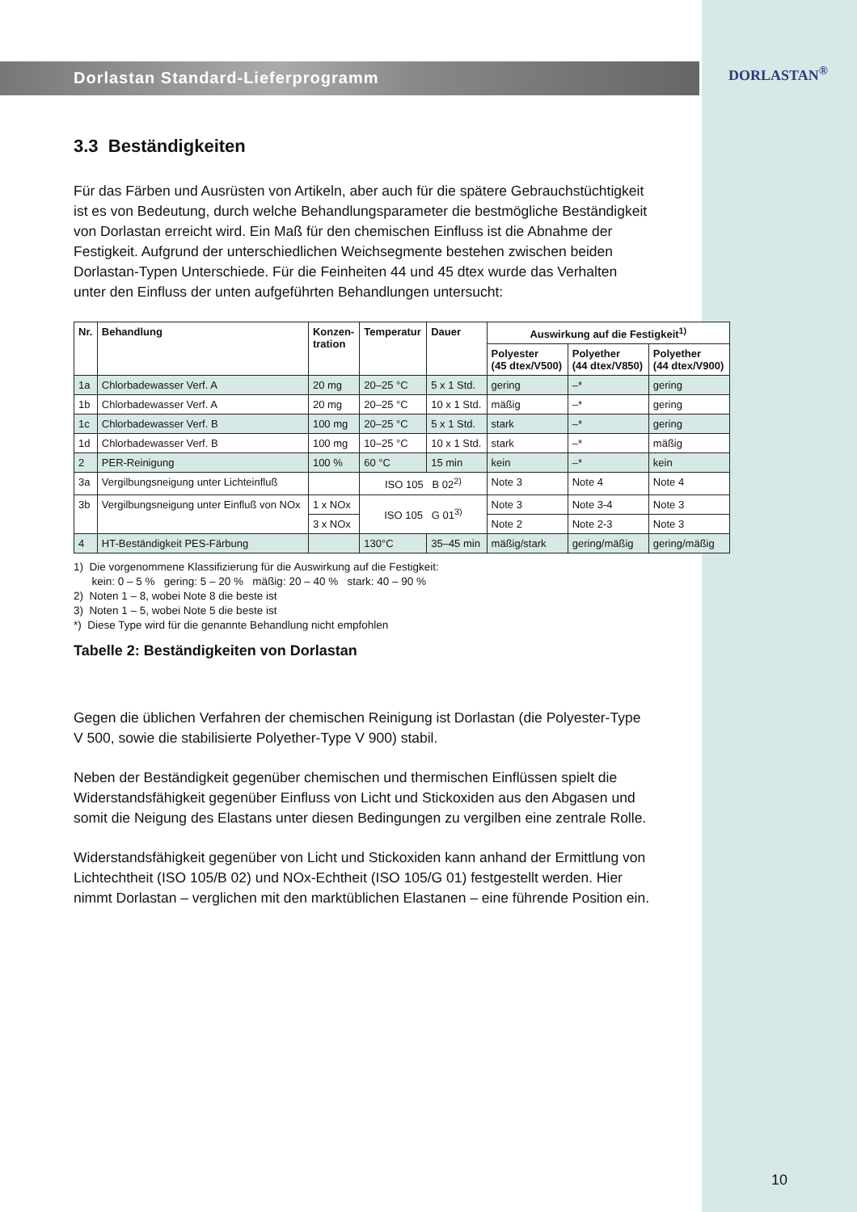Dorlastan Standard-Lieferprogramm
DORLASTAN<sup>®</sup>
3.3 Beständigkeiten
Für das Färben und Ausrüsten von Artikeln, aber auch für die spätere Gebrauchs­tüchtigkeit ist es von Bedeutung, durch welche Behandlungsparameter die best­mögliche Beständigkeit von Dorlastan erreicht wird. Ein Maß für den chemischen Einfluss ist die Abnahme der Festigkeit. Aufgrund der unterschiedlichen Weich­segmente bestehen zwischen beiden Dorlastan-Typen Unterschiede. Für die Fein­heiten 44 und 45 dtex wurde das Verhalten unter den Einfluss der unten aufge­führten Behandlungen untersucht:
| Nr. | Behandlung | Konzen- tration | Temperatur | Dauer | Auswirkung auf die Festigkeit<sup>1)</sup> | | |
| --- | --- | --- | --- | --- | --- | --- | --- |
| | | | | | Polyester (45 dtex/V500) | Polyether (44 dtex/V850) | Polyether (44 dtex/V900) |
| 1a | Chlorbadewasser Verf. A | 20 mg | 20–25 °C | 5 x 1 Std. | gering | –* | gering |
| 1b | Chlorbadewasser Verf. A | 20 mg | 20–25 °C | 10 x 1 Std. | mäßig | –* | gering |
| 1c | Chlorbadewasser Verf. B | 100 mg | 20–25 °C | 5 x 1 Std. | stark | –* | gering |
| 1d | Chlorbadewasser Verf. B | 100 mg | 10–25 °C | 10 x 1 Std. | stark | –* | mäßig |
| 2 | PER-Reinigung | 100 % | 60 °C | 15 min | kein | –* | kein |
| 3a | Vergilbungsneigung unter Lichteinfluß | | ISO 105 B 02<sup>2)</sup> | | Note 3 | Note 4 | Note 4 |
| 3b | Vergilbungsneigung unter Einfluß von NOx | 1 x NOx | ISO 105 G 01<sup>3)</sup> | | Note 3 | Note 3-4 | Note 3 |
| | | 3 x NOx | | | Note 2 | Note 2-3 | Note 3 |
| 4 | HT-Beständigkeit PES-Färbung | | 130°C | 35–45 min | mäßig/stark | gering/mäßig | gering/mäßig |
1) Die vorgenommene Klassifizierung für die Auswirkung auf die Festigkeit:
kein: 0 – 5 % gering: 5 – 20 % mäßig: 20 – 40 % stark: 40 – 90 %
2) Noten 1 – 8, wobei Note 8 die beste ist
3) Noten 1 – 5, wobei Note 5 die beste ist
*) Diese Type wird für die genannte Behandlung nicht empfohlen
Tabelle 2: Beständigkeiten von Dorlastan
Gegen die üblichen Verfahren der chemischen Reinigung ist Dorlastan (die Poly­ester-Type V 500, sowie die stabilisierte Polyether-Type V 900) stabil.
Neben der Beständigkeit gegenüber chemischen und thermischen Einflüssen spielt die Widerstandsfähigkeit gegenüber Einfluss von Licht und Stickoxiden aus den Abgasen und somit die Neigung des Elastans unter diesen Bedingungen zu vergilben eine zentrale Rolle.
Widerstandsfähigkeit gegenüber von Licht und Stickoxiden kann anhand der Ermittlung von Lichtechtheit (ISO 105/B 02) und NOx-Echtheit (ISO 105/G 01) festgestellt werden. Hier nimmt Dorlastan – verglichen mit den marktüblichen Elastanen – eine führende Position ein.
10